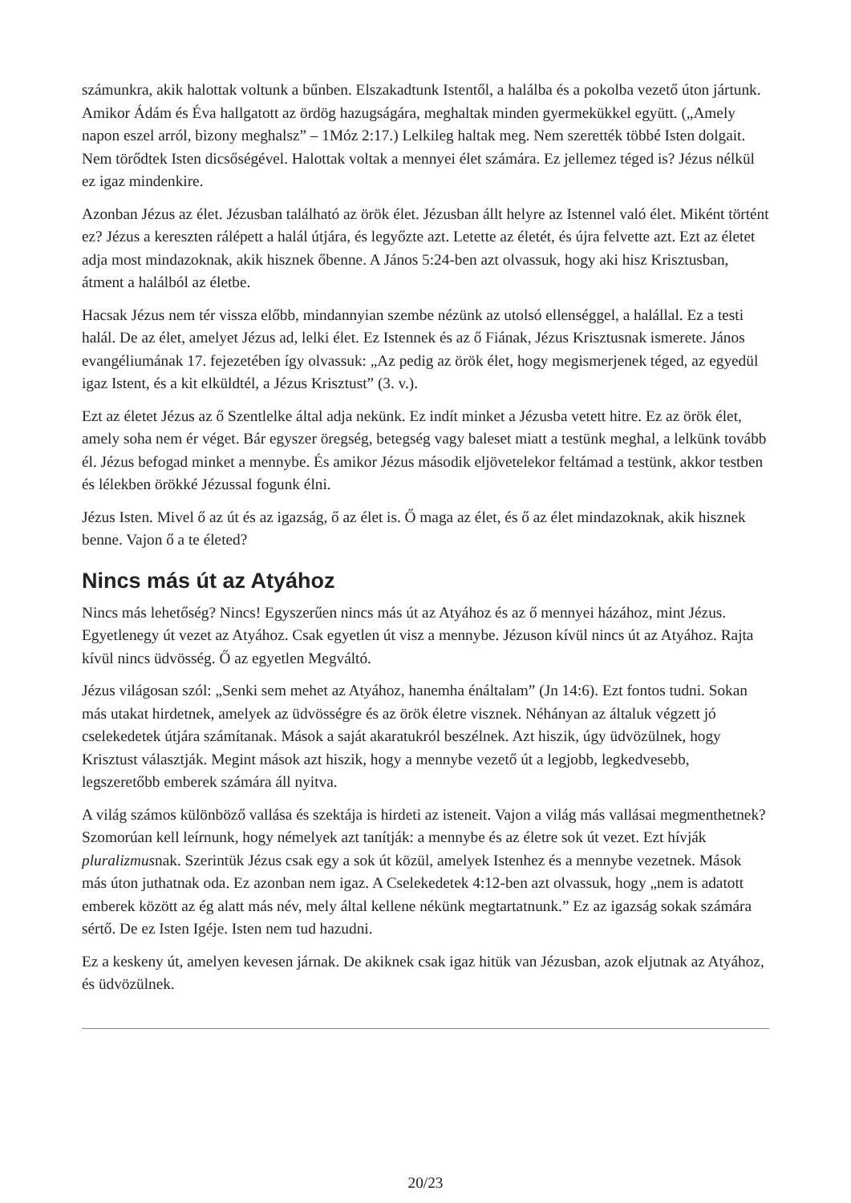számunkra, akik halottak voltunk a bűnben. Elszakadtunk Istentől, a halálba és a pokolba vezető úton jártunk. Amikor Ádám és Éva hallgatott az ördög hazugságára, meghaltak minden gyermekükkel együtt. („Amely napon eszel arról, bizony meghalsz” – 1Móz 2:17.) Lelkileg haltak meg. Nem szerették többé Isten dolgait. Nem törődtek Isten dicsőségével. Halottak voltak a mennyei élet számára. Ez jellemez téged is? Jézus nélkül ez igaz mindenkire.
Azonban Jézus az élet. Jézusban található az örök élet. Jézusban állt helyre az Istennel való élet. Miként történt ez? Jézus a kereszten rálépett a halál útjára, és legyőzte azt. Letette az életét, és újra felvette azt. Ezt az életet adja most mindazoknak, akik hisznek őbenne. A János 5:24-ben azt olvassuk, hogy aki hisz Krisztusban, átment a halálból az életbe.
Hacsak Jézus nem tér vissza előbb, mindannyian szembe nézünk az utolsó ellenséggel, a halállal. Ez a testi halál. De az élet, amelyet Jézus ad, lelki élet. Ez Istennek és az ő Fiának, Jézus Krisztusnak ismerete. János evangéliumának 17. fejezetében így olvassuk: „Az pedig az örök élet, hogy megismerjenek téged, az egyedül igaz Istent, és a kit elküldtél, a Jézus Krisztust” (3. v.).
Ezt az életet Jézus az ő Szentlelke által adja nekünk. Ez indít minket a Jézusba vetett hitre. Ez az örök élet, amely soha nem ér véget. Bár egyszer öregség, betegség vagy baleset miatt a testünk meghal, a lelkünk tovább él. Jézus befogad minket a mennybe. És amikor Jézus második eljövetelekor feltámad a testünk, akkor testben és lélekben örökké Jézussal fogunk élni.
Jézus Isten. Mivel ő az út és az igazság, ő az élet is. Ő maga az élet, és ő az élet mindazoknak, akik hisznek benne. Vajon ő a te életed?
Nincs más út az Atyához
Nincs más lehetőség? Nincs! Egyszerűen nincs más út az Atyához és az ő mennyei házához, mint Jézus. Egyetlenegy út vezet az Atyához. Csak egyetlen út visz a mennybe. Jézuson kívül nincs út az Atyához. Rajta kívül nincs üdvösség. Ő az egyetlen Megváltó.
Jézus világosan szól: „Senki sem mehet az Atyához, hanemha énáltalam” (Jn 14:6). Ezt fontos tudni. Sokan más utakat hirdetnek, amelyek az üdvösségre és az örök életre visznek. Néhányan az általuk végzett jó cselekedetek útjára számítanak. Mások a saját akaratukról beszélnek. Azt hiszik, úgy üdvözülnek, hogy Krisztust választják. Megint mások azt hiszik, hogy a mennybe vezető út a legjobb, legkedvesebb, legszeretőbb emberek számára áll nyitva.
A világ számos különböző vallása és szektája is hirdeti az isteneit. Vajon a világ más vallásai megmenthetnek? Szomorúan kell leírnunk, hogy némelyek azt tanítják: a mennybe és az életre sok út vezet. Ezt hívják pluralizmusnak. Szerintük Jézus csak egy a sok út közül, amelyek Istenhez és a mennybe vezetnek. Mások más úton juthatnak oda. Ez azonban nem igaz. A Cselekedetek 4:12-ben azt olvassuk, hogy „nem is adatott emberek között az ég alatt más név, mely által kellene nékünk megtartatnunk.” Ez az igazság sokak számára sértő. De ez Isten Igéje. Isten nem tud hazudni.
Ez a keskeny út, amelyen kevesen járnak. De akiknek csak igaz hitük van Jézusban, azok eljutnak az Atyához, és üdvözülnek.
20/23